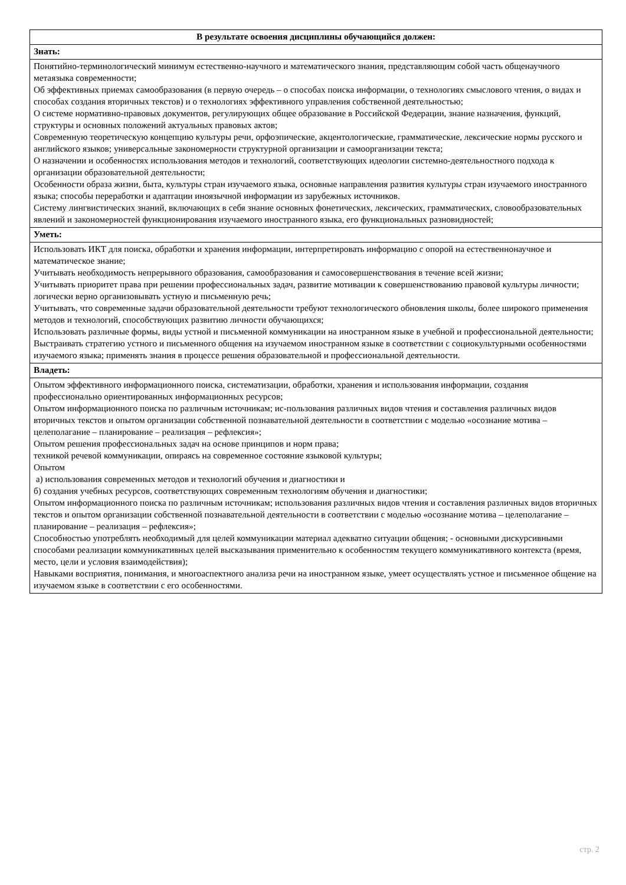| В результате освоения дисциплины обучающийся должен: |
| --- |
| Знать: |
| Понятийно-терминологический минимум естественно-научного и математического знания, представляющим собой часть общенаучного метаязыка современности; Об эффективных приемах самообразования (в первую очередь – о способах поиска информации, о технологиях смыслового чтения, о видах и способах создания вторичных текстов) и о технологиях эффективного управления собственной деятельностью; О системе нормативно-правовых документов, регулирующих общее образование в Российской Федерации, знание назначения, функций, структуры и основных положений актуальных правовых актов; Современную теоретическую концепцию культуры речи, орфоэпические, акцентологические, грамматические, лексические нормы русского и английского языков; универсальные закономерности структурной организации и самоорганизации текста; О назначении и особенностях использования методов и технологий, соответствующих идеологии системно-деятельностного подхода к организации образовательной деятельности; Особенности образа жизни, быта, культуры стран изучаемого языка, основные направления развития культуры стран изучаемого иностранного языка; способы переработки и адаптации иноязычной информации из зарубежных источников. Систему лингвистических знаний, включающих в себя знание основных фонетических, лексических, грамматических, словообразовательных явлений и закономерностей функционирования изучаемого иностранного языка, его функциональных разновидностей; |
| Уметь: |
| Использовать ИКТ для поиска, обработки и хранения информации, интерпретировать информацию с опорой на естественнонаучное и математическое знание; Учитывать необходимость непрерывного образования, самообразования и самосовершенствования в течение всей жизни; Учитывать приоритет права при решении профессиональных задач, развитие мотивации к совершенствованию правовой культуры личности; логически верно организовывать устную и письменную речь; Учитывать, что современные задачи образовательной деятельности требуют технологического обновления школы, более широкого применения методов и технологий, способствующих развитию личности обучающихся; Использовать различные формы, виды устной и письменной коммуникации на иностранном языке в учебной и профессиональной деятельности; Выстраивать стратегию устного и письменного общения на изучаемом иностранном языке в соответствии с социокультурными особенностями изучаемого языка; применять знания в процессе решения образовательной и профессиональной деятельности. |
| Владеть: |
| Опытом эффективного информационного поиска, систематизации, обработки, хранения и использования информации, создания профессионально ориентированных информационных ресурсов; Опытом информационного поиска по различным источникам; ис-пользования различных видов чтения и составления различных видов вторичных текстов и опытом организации собственной познавательной деятельности в соответствии с моделью «осознание мотива – целеполагание – планирование – реализация – рефлексия»; Опытом решения профессиональных задач на основе принципов и норм права; техникой речевой коммуникации, опираясь на современное состояние языковой культуры; Опытом а) использования современных методов и технологий обучения и диагностики и б) создания учебных ресурсов, соответствующих современным технологиям обучения и диагностики; Опытом информационного поиска по различным источникам; использования различных видов чтения и составления различных видов вторичных текстов и опытом организации собственной познавательной деятельности в соответствии с моделью «осознание мотива – целеполагание – планирование – реализация – рефлексия»; Способностью употреблять необходимый для целей коммуникации материал адекватно ситуации общения; - основными дискурсивными способами реализации коммуникативных целей высказывания применительно к особенностям текущего коммуникативного контекста (время, место, цели и условия взаимодействия); Навыками восприятия, понимания, и многоаспектного анализа речи на иностранном языке, умеет осуществлять устное и письменное общение на изучаемом языке в соответствии с его особенностями. |
стр. 2